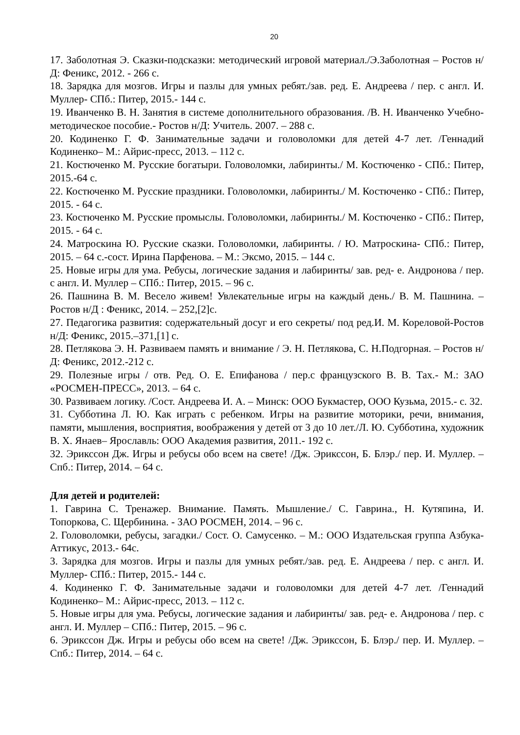20
17. Заболотная Э. Сказки-подсказки: методический игровой материал./Э.Заболотная – Ростов н/Д: Феникс, 2012. - 266 с.
18. Зарядка для мозгов. Игры и пазлы для умных ребят./зав. ред. Е. Андреева / пер. с англ. И. Муллер- СПб.: Питер, 2015.- 144 с.
19. Иванченко В. Н. Занятия в системе дополнительного образования. /В. Н. Иванченко Учебно-методическое пособие.- Ростов н/Д: Учитель. 2007. – 288 с.
20. Кодиненко Г. Ф. Занимательные задачи и головоломки для детей 4-7 лет. /Геннадий Кодиненко– М.: Айрис-пресс, 2013. – 112 с.
21. Костюченко М. Русские богатыри. Головоломки, лабиринты./ М. Костюченко - СПб.: Питер, 2015.-64 с.
22. Костюченко М. Русские праздники. Головоломки, лабиринты./ М. Костюченко - СПб.: Питер, 2015. - 64 с.
23. Костюченко М. Русские промыслы. Головоломки, лабиринты./ М. Костюченко - СПб.: Питер, 2015. - 64 с.
24. Матроскина Ю. Русские сказки. Головоломки, лабиринты. / Ю. Матроскина- СПб.: Питер, 2015. – 64 с.-сост. Ирина Парфенова. – М.: Эксмо, 2015. – 144 с.
25. Новые игры для ума. Ребусы, логические задания и лабиринты/ зав. ред- е. Андронова / пер. с англ. И. Муллер – СПб.: Питер, 2015. – 96 с.
26. Пашнина В. М. Весело живем! Увлекательные игры на каждый день./ В. М. Пашнина. – Ростов н/Д : Феникс, 2014. – 252,[2]с.
27. Педагогика развития: содержательный досуг и его секреты/ под ред.И. М. Кореловой-Ростов н/Д: Феникс, 2015.–371,[1] с.
28. Петлякова Э. Н. Развиваем память и внимание / Э. Н. Петлякова, С. Н.Подгорная. – Ростов н/Д: Феникс, 2012.-212 с.
29. Полезные игры / отв. Ред. О. Е. Епифанова / пер.с французского В. В. Тах.- М.: ЗАО «РОСМЕН-ПРЕСС», 2013. – 64 с.
30. Развиваем логику. /Сост. Андреева И. А. – Минск: ООО Букмастер, ООО Кузьма, 2015.- с. 32.
31. Субботина Л. Ю. Как играть с ребенком. Игры на развитие моторики, речи, внимания, памяти, мышления, восприятия, воображения у детей от 3 до 10 лет./Л. Ю. Субботина, художник В. Х. Янаев– Ярославль: ООО Академия развития, 2011.- 192 с.
32. Эрикссон Дж. Игры и ребусы обо всем на свете! /Дж. Эрикссон, Б. Блэр./ пер. И. Муллер. – Спб.: Питер, 2014. – 64 с.
Для детей и родителей:
1. Гаврина С. Тренажер. Внимание. Память. Мышление./ С. Гаврина., Н. Кутяпина, И. Топоркова, С. Щербинина. - ЗАО РОСМЕН, 2014. – 96 с.
2. Головоломки, ребусы, загадки./ Сост. О. Самусенко. – М.: ООО Издательская группа Азбука-Аттикус, 2013.- 64с.
3. Зарядка для мозгов. Игры и пазлы для умных ребят./зав. ред. Е. Андреева / пер. с англ. И. Муллер- СПб.: Питер, 2015.- 144 с.
4. Кодиненко Г. Ф. Занимательные задачи и головоломки для детей 4-7 лет. /Геннадий Кодиненко– М.: Айрис-пресс, 2013. – 112 с.
5. Новые игры для ума. Ребусы, логические задания и лабиринты/ зав. ред- е. Андронова / пер. с англ. И. Муллер – СПб.: Питер, 2015. – 96 с.
6. Эрикссон Дж. Игры и ребусы обо всем на свете! /Дж. Эрикссон, Б. Блэр./ пер. И. Муллер. – Спб.: Питер, 2014. – 64 с.